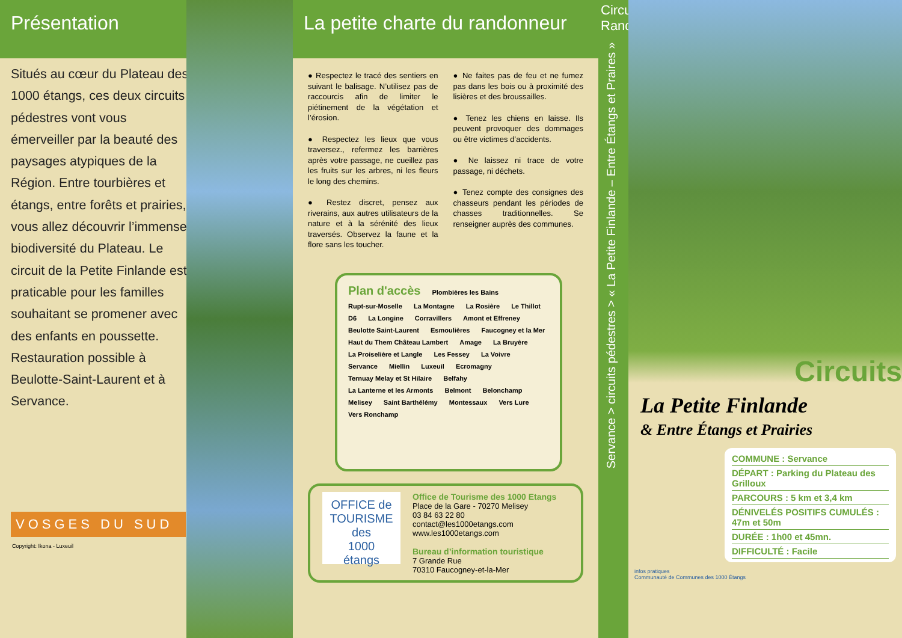Présentation
Situés au cœur du Plateau des 1000 étangs, ces deux circuits pédestres vont vous émerveiller par la beauté des paysages atypiques de la Région. Entre tourbières et étangs, entre forêts et prairies, vous allez découvrir l’immense biodiversité du Plateau. Le circuit de la Petite Finlande est praticable pour les familles souhaitant se promener avec des enfants en poussette. Restauration possible à Beulotte-Saint-Laurent et à Servance.
VOSGES DU SUD
Copyright: Ikona - Luxeuil
La petite charte du randonneur
● Respectez le tracé des sentiers en suivant le balisage. N’utilisez pas de raccourcis afin de limiter le piétinement de la végétation et l’érosion.
● Respectez les lieux que vous traversez., refermez les barrières après votre passage, ne cueillez pas les fruits sur les arbres, ni les fleurs le long des chemins.
● Restez discret, pensez aux riverains, aux autres utilisateurs de la nature et à la sérénité des lieux traversés. Observez la faune et la flore sans les toucher.
● Ne faites pas de feu et ne fumez pas dans les bois ou à proximité des lisières et des broussailles.
● Tenez les chiens en laisse. Ils peuvent provoquer des dommages ou être victimes d’accidents.
● Ne laissez ni trace de votre passage, ni déchets.
● Tenez compte des consignes des chasseurs pendant les périodes de chasses traditionnelles. Se renseigner auprès des communes.
Plan d'accès Plombières les Bains Rupt-sur-Moselle La Montagne La Rosière Le Thillot D6 La Longine Corravillers Amont et Effreney Beulotte Saint-Laurent Esmoulières Faucogney et la Mer Haut du Them Château Lambert Amage La Bruyère La Proiselière et Langle Les Fessey La Voivre Servance Miellin Luxeuil Ecromagny Ternuay Melay et St Hilaire Belfahy La Lanterne et les Armonts Belmont Belonchamp Melisey Saint Barthélémy Montessaux Vers Lure Vers Ronchamp
OFFICE de TOURISME
des
1000
étangs
Office de Tourisme des 1000 Etangs
Place de la Gare - 70270 Melisey
03 84 63 22 80
contact@les1000etangs.com
www.les1000etangs.com
Bureau d’information touristique
7 Grande Rue
70310 Faucogney-et-la-Mer
Circuit Rando
Servance > circuits pédestres > « La Petite Finlande – Entre Étangs et Praires »
Circuits
La Petite Finlande
& Entre Étangs et Prairies
COMMUNE : Servance
DÉPART : Parking du Plateau des Grilloux
PARCOURS : 5 km et 3,4 km
DÉNIVELÉS POSITIFS CUMULÉS : 47m et 50m
DURÉE : 1h00 et 45mn.
DIFFICULTÉ : Facile
infos pratiques
Communauté de Communes des 1000 Étangs